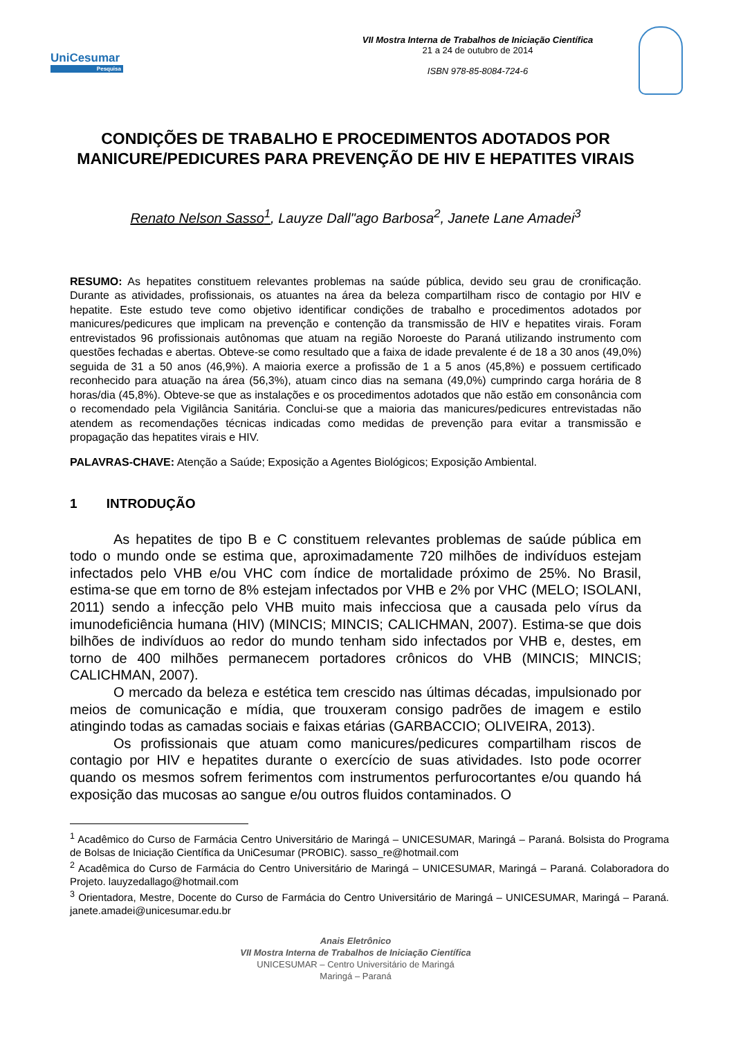UniCesumar
Pesquisa
VII Mostra Interna de Trabalhos de Iniciação Científica
21 a 24 de outubro de 2014
ISBN 978-85-8084-724-6
CONDIÇÕES DE TRABALHO E PROCEDIMENTOS ADOTADOS POR MANICURE/PEDICURES PARA PREVENÇÃO DE HIV E HEPATITES VIRAIS
Renato Nelson Sasso<sup>1</sup>, Lauyze Dall"ago Barbosa<sup>2</sup>, Janete Lane Amadei<sup>3</sup>
RESUMO: As hepatites constituem relevantes problemas na saúde pública, devido seu grau de cronificação. Durante as atividades, profissionais, os atuantes na área da beleza compartilham risco de contagio por HIV e hepatite. Este estudo teve como objetivo identificar condições de trabalho e procedimentos adotados por manicures/pedicures que implicam na prevenção e contenção da transmissão de HIV e hepatites virais. Foram entrevistados 96 profissionais autônomas que atuam na região Noroeste do Paraná utilizando instrumento com questões fechadas e abertas. Obteve-se como resultado que a faixa de idade prevalente é de 18 a 30 anos (49,0%) seguida de 31 a 50 anos (46,9%). A maioria exerce a profissão de 1 a 5 anos (45,8%) e possuem certificado reconhecido para atuação na área (56,3%), atuam cinco dias na semana (49,0%) cumprindo carga horária de 8 horas/dia (45,8%). Obteve-se que as instalações e os procedimentos adotados que não estão em consonância com o recomendado pela Vigilância Sanitária. Conclui-se que a maioria das manicures/pedicures entrevistadas não atendem as recomendações técnicas indicadas como medidas de prevenção para evitar a transmissão e propagação das hepatites virais e HIV.
PALAVRAS-CHAVE: Atenção a Saúde; Exposição a Agentes Biológicos; Exposição Ambiental.
1 INTRODUÇÃO
As hepatites de tipo B e C constituem relevantes problemas de saúde pública em todo o mundo onde se estima que, aproximadamente 720 milhões de indivíduos estejam infectados pelo VHB e/ou VHC com índice de mortalidade próximo de 25%. No Brasil, estima-se que em torno de 8% estejam infectados por VHB e 2% por VHC (MELO; ISOLANI, 2011) sendo a infecção pelo VHB muito mais infecciosa que a causada pelo vírus da imunodeficiência humana (HIV) (MINCIS; MINCIS; CALICHMAN, 2007). Estima-se que dois bilhões de indivíduos ao redor do mundo tenham sido infectados por VHB e, destes, em torno de 400 milhões permanecem portadores crônicos do VHB (MINCIS; MINCIS; CALICHMAN, 2007).
O mercado da beleza e estética tem crescido nas últimas décadas, impulsionado por meios de comunicação e mídia, que trouxeram consigo padrões de imagem e estilo atingindo todas as camadas sociais e faixas etárias (GARBACCIO; OLIVEIRA, 2013).
Os profissionais que atuam como manicures/pedicures compartilham riscos de contagio por HIV e hepatites durante o exercício de suas atividades. Isto pode ocorrer quando os mesmos sofrem ferimentos com instrumentos perfurocortantes e/ou quando há exposição das mucosas ao sangue e/ou outros fluidos contaminados. O
<sup>1</sup> Acadêmico do Curso de Farmácia Centro Universitário de Maringá – UNICESUMAR, Maringá – Paraná. Bolsista do Programa de Bolsas de Iniciação Científica da UniCesumar (PROBIC). sasso_re@hotmail.com
<sup>2</sup> Acadêmica do Curso de Farmácia do Centro Universitário de Maringá – UNICESUMAR, Maringá – Paraná. Colaboradora do Projeto. lauyzedallago@hotmail.com
<sup>3</sup> Orientadora, Mestre, Docente do Curso de Farmácia do Centro Universitário de Maringá – UNICESUMAR, Maringá – Paraná. janete.amadei@unicesumar.edu.br
Anais Eletrônico
VII Mostra Interna de Trabalhos de Iniciação Científica
UNICESUMAR – Centro Universitário de Maringá
Maringá – Paraná